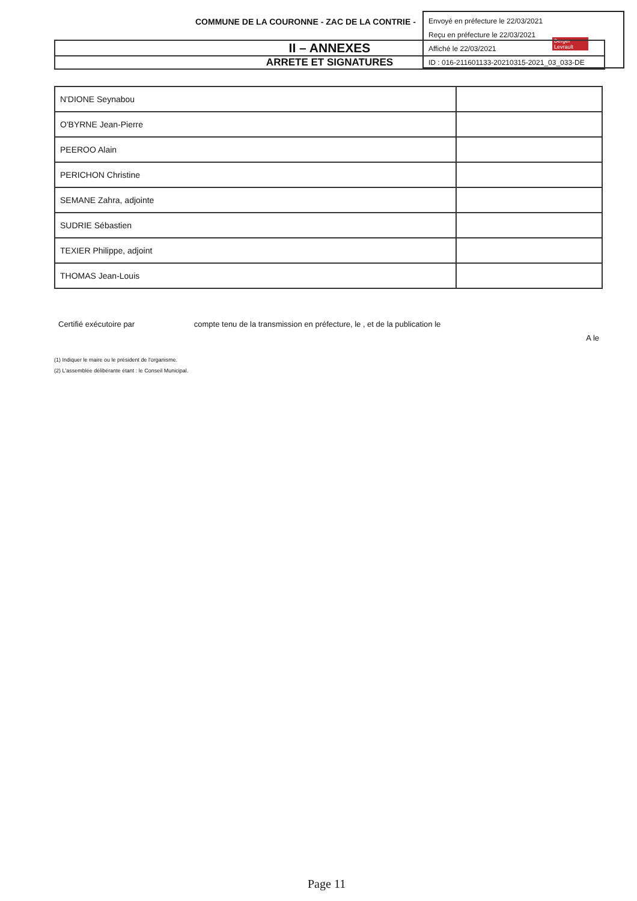COMMUNE DE LA COURONNE - ZAC DE LA CONTRIE -
Envoyé en préfecture le 22/03/2021
Reçu en préfecture le 22/03/2021
Affiché le 22/03/2021
ID : 016-211601133-20210315-2021_03_033-DE
Berger Levrault
II – ANNEXES
ARRETE ET SIGNATURES
| N'DIONE Seynabou | |
| O'BYRNE Jean-Pierre | |
| PEEROO Alain | |
| PERICHON Christine | |
| SEMANE Zahra, adjointe | |
| SUDRIE Sébastien | |
| TEXIER Philippe, adjoint | |
| THOMAS Jean-Louis | |
Certifié exécutoire par compte tenu de la transmission en préfecture, le , et de la publication le
A le
(1) Indiquer le maire ou le président de l'organisme.
(2) L'assemblée délibérante étant : le Conseil Municipal.
Page 11